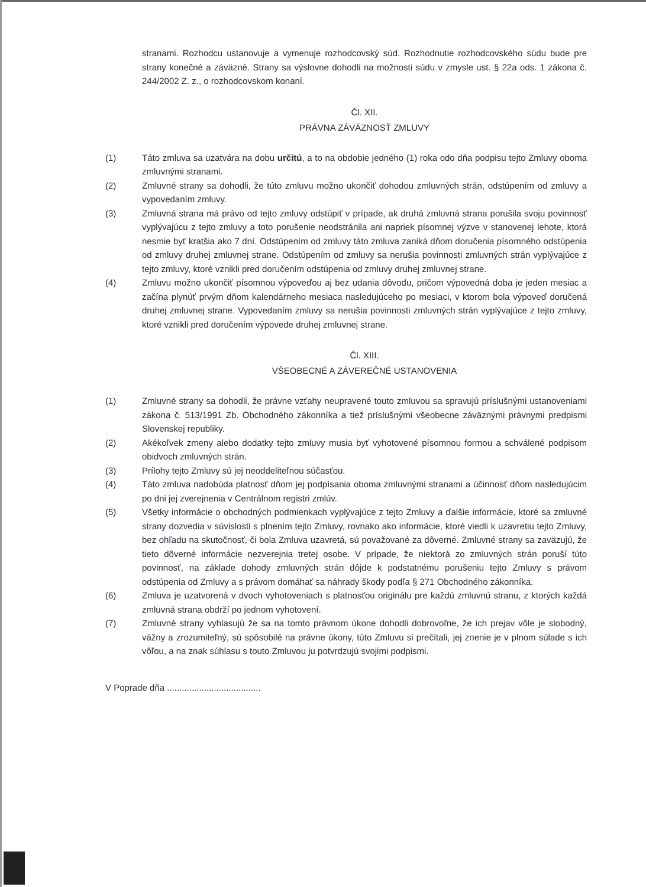stranami. Rozhodcu ustanovuje a vymenuje rozhodcovský súd. Rozhodnutie rozhodcovského súdu bude pre strany konečné a záväzné. Strany sa výslovne dohodli na možnosti súdu v zmysle ust. § 22a ods. 1 zákona č. 244/2002 Z. z., o rozhodcovskom konaní.
Čl. XII.
PRÁVNA ZÁVÄZNOSŤ ZMLUVY
(1) Táto zmluva sa uzatvára na dobu určitú, a to na obdobie jedného (1) roka odo dňa podpisu tejto Zmluvy oboma zmluvnými stranami.
(2) Zmluvné strany sa dohodli, že túto zmluvu možno ukončiť dohodou zmluvných strán, odstúpením od zmluvy a vypovedaním zmluvy.
(3) Zmluvná strana má právo od tejto zmluvy odstúpiť v prípade, ak druhá zmluvná strana porušila svoju povinnosť vyplývajúcu z tejto zmluvy a toto porušenie neodstránila ani napriek písomnej výzve v stanovenej lehote, ktorá nesmie byť kratšia ako 7 dní. Odstúpením od zmluvy táto zmluva zaniká dňom doručenia písomného odstúpenia od zmluvy druhej zmluvnej strane. Odstúpením od zmluvy sa nerušia povinnosti zmluvných strán vyplývajúce z tejto zmluvy, ktoré vznikli pred doručením odstúpenia od zmluvy druhej zmluvnej strane.
(4) Zmluvu možno ukončiť písomnou výpoveďou aj bez udania dôvodu, pričom výpovedná doba je jeden mesiac a začína plynúť prvým dňom kalendárneho mesiaca nasledujúceho po mesiaci, v ktorom bola výpoveď doručená druhej zmluvnej strane. Vypovedaním zmluvy sa nerušia povinnosti zmluvných strán vyplývajúce z tejto zmluvy, ktoré vznikli pred doručením výpovede druhej zmluvnej strane.
Čl. XIII.
VŠEOBECNÉ A ZÁVEREČNÉ USTANOVENIA
(1) Zmluvné strany sa dohodli, že právne vzťahy neupravené touto zmluvou sa spravujú príslušnými ustanoveniami zákona č. 513/1991 Zb. Obchodného zákonníka a tiež príslušnými všeobecne záväznými právnymi predpismi Slovenskej republiky.
(2) Akékoľvek zmeny alebo dodatky tejto zmluvy musia byť vyhotovené písomnou formou a schválené podpisom obidvoch zmluvných strán.
(3) Prílohy tejto Zmluvy sú jej neoddeliteľnou súčasťou.
(4) Táto zmluva nadobúda platnosť dňom jej podpísania oboma zmluvnými stranami a účinnosť dňom nasledujúcim po dni jej zverejnenia v Centrálnom registri zmlúv.
(5) Všetky informácie o obchodných podmienkach vyplývajúce z tejto Zmluvy a ďalšie informácie, ktoré sa zmluvné strany dozvedia v súvislosti s plnením tejto Zmluvy, rovnako ako informácie, ktoré viedli k uzavretiu tejto Zmluvy, bez ohľadu na skutočnosť, či bola Zmluva uzavretá, sú považované za dôverné. Zmluvné strany sa zaväzujú, že tieto dôverné informácie nezverejnia tretej osobe. V prípade, že niektorá zo zmluvných strán poruší túto povinnosť, na základe dohody zmluvných strán dôjde k podstatnému porušeniu tejto Zmluvy s právom odstúpenia od Zmluvy a s právom domáhať sa náhrady škody podľa § 271 Obchodného zákonníka.
(6) Zmluva je uzatvorená v dvoch vyhotoveniach s platnosťou originálu pre každú zmluvnú stranu, z ktorých každá zmluvná strana obdrží po jednom vyhotovení.
(7) Zmluvné strany vyhlasujú že sa na tomto právnom úkone dohodli dobrovoľne, že ich prejav vôle je slobodný, vážny a zrozumiteľný, sú spôsobilé na právne úkony, túto Zmluvu si prečítali, jej znenie je v plnom súlade s ich vôľou, a na znak súhlasu s touto Zmluvou ju potvrdzujú svojimi podpismi.
V Poprade dňa ......................................